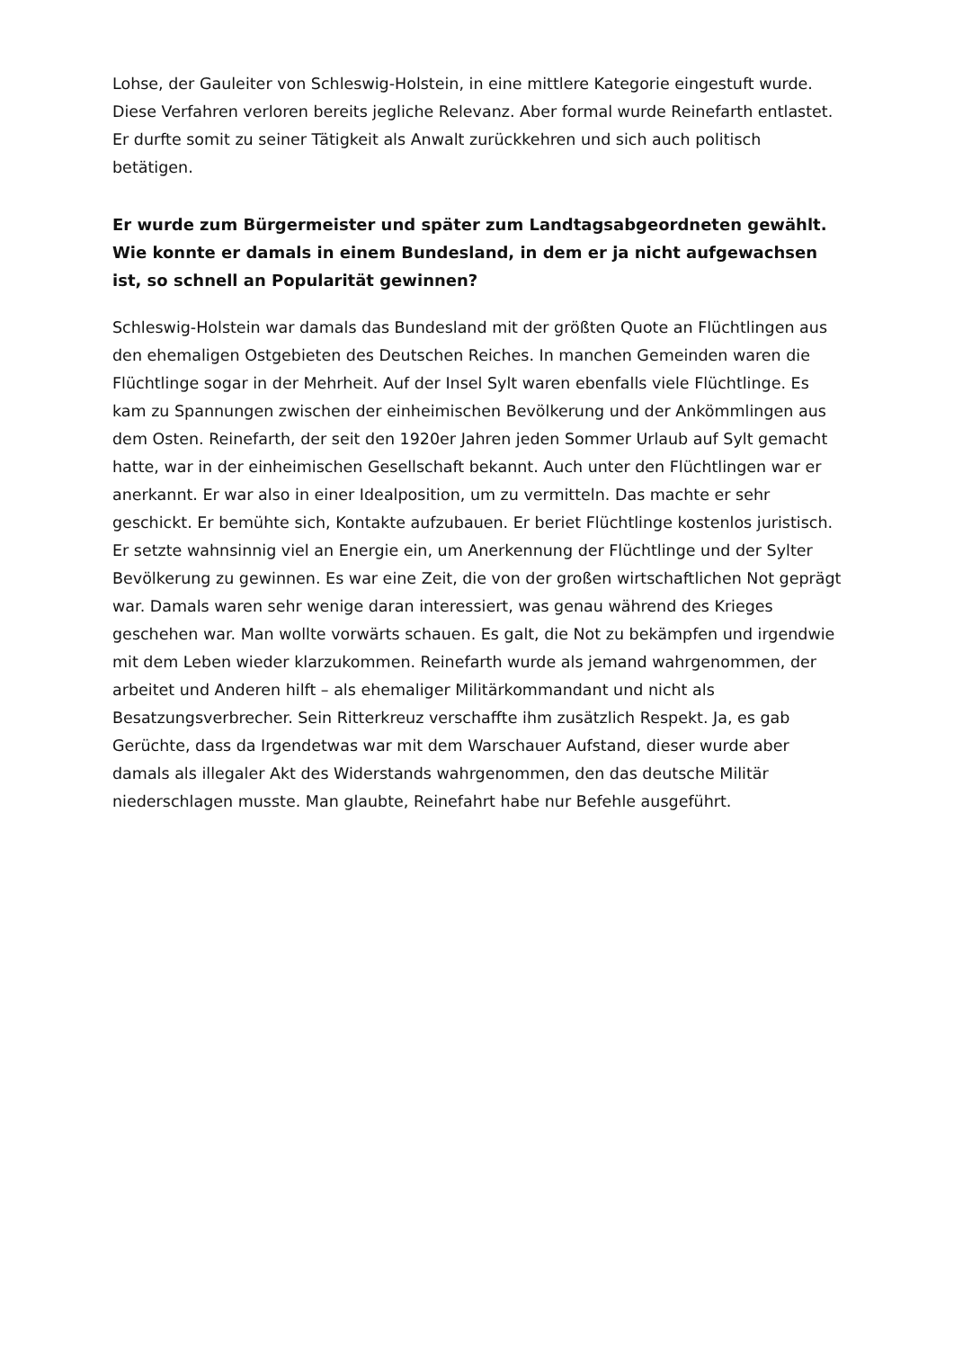Lohse, der Gauleiter von Schleswig-Holstein, in eine mittlere Kategorie eingestuft wurde. Diese Verfahren verloren bereits jegliche Relevanz. Aber formal wurde Reinefarth entlastet. Er durfte somit zu seiner Tätigkeit als Anwalt zurückkehren und sich auch politisch betätigen.
Er wurde zum Bürgermeister und später zum Landtagsabgeordneten gewählt. Wie konnte er damals in einem Bundesland, in dem er ja nicht aufgewachsen ist, so schnell an Popularität gewinnen?
Schleswig-Holstein war damals das Bundesland mit der größten Quote an Flüchtlingen aus den ehemaligen Ostgebieten des Deutschen Reiches. In manchen Gemeinden waren die Flüchtlinge sogar in der Mehrheit. Auf der Insel Sylt waren ebenfalls viele Flüchtlinge. Es kam zu Spannungen zwischen der einheimischen Bevölkerung und der Ankömmlingen aus dem Osten. Reinefarth, der seit den 1920er Jahren jeden Sommer Urlaub auf Sylt gemacht hatte, war in der einheimischen Gesellschaft bekannt. Auch unter den Flüchtlingen war er anerkannt. Er war also in einer Idealposition, um zu vermitteln. Das machte er sehr geschickt. Er bemühte sich, Kontakte aufzubauen. Er beriet Flüchtlinge kostenlos juristisch. Er setzte wahnsinnig viel an Energie ein, um Anerkennung der Flüchtlinge und der Sylter Bevölkerung zu gewinnen. Es war eine Zeit, die von der großen wirtschaftlichen Not geprägt war. Damals waren sehr wenige daran interessiert, was genau während des Krieges geschehen war. Man wollte vorwärts schauen. Es galt, die Not zu bekämpfen und irgendwie mit dem Leben wieder klarzukommen. Reinefarth wurde als jemand wahrgenommen, der arbeitet und Anderen hilft – als ehemaliger Militärkommandant und nicht als Besatzungsverbrecher. Sein Ritterkreuz verschaffte ihm zusätzlich Respekt. Ja, es gab Gerüchte, dass da Irgendetwas war mit dem Warschauer Aufstand, dieser wurde aber damals als illegaler Akt des Widerstands wahrgenommen, den das deutsche Militär niederschlagen musste. Man glaubte, Reinefahrt habe nur Befehle ausgeführt.